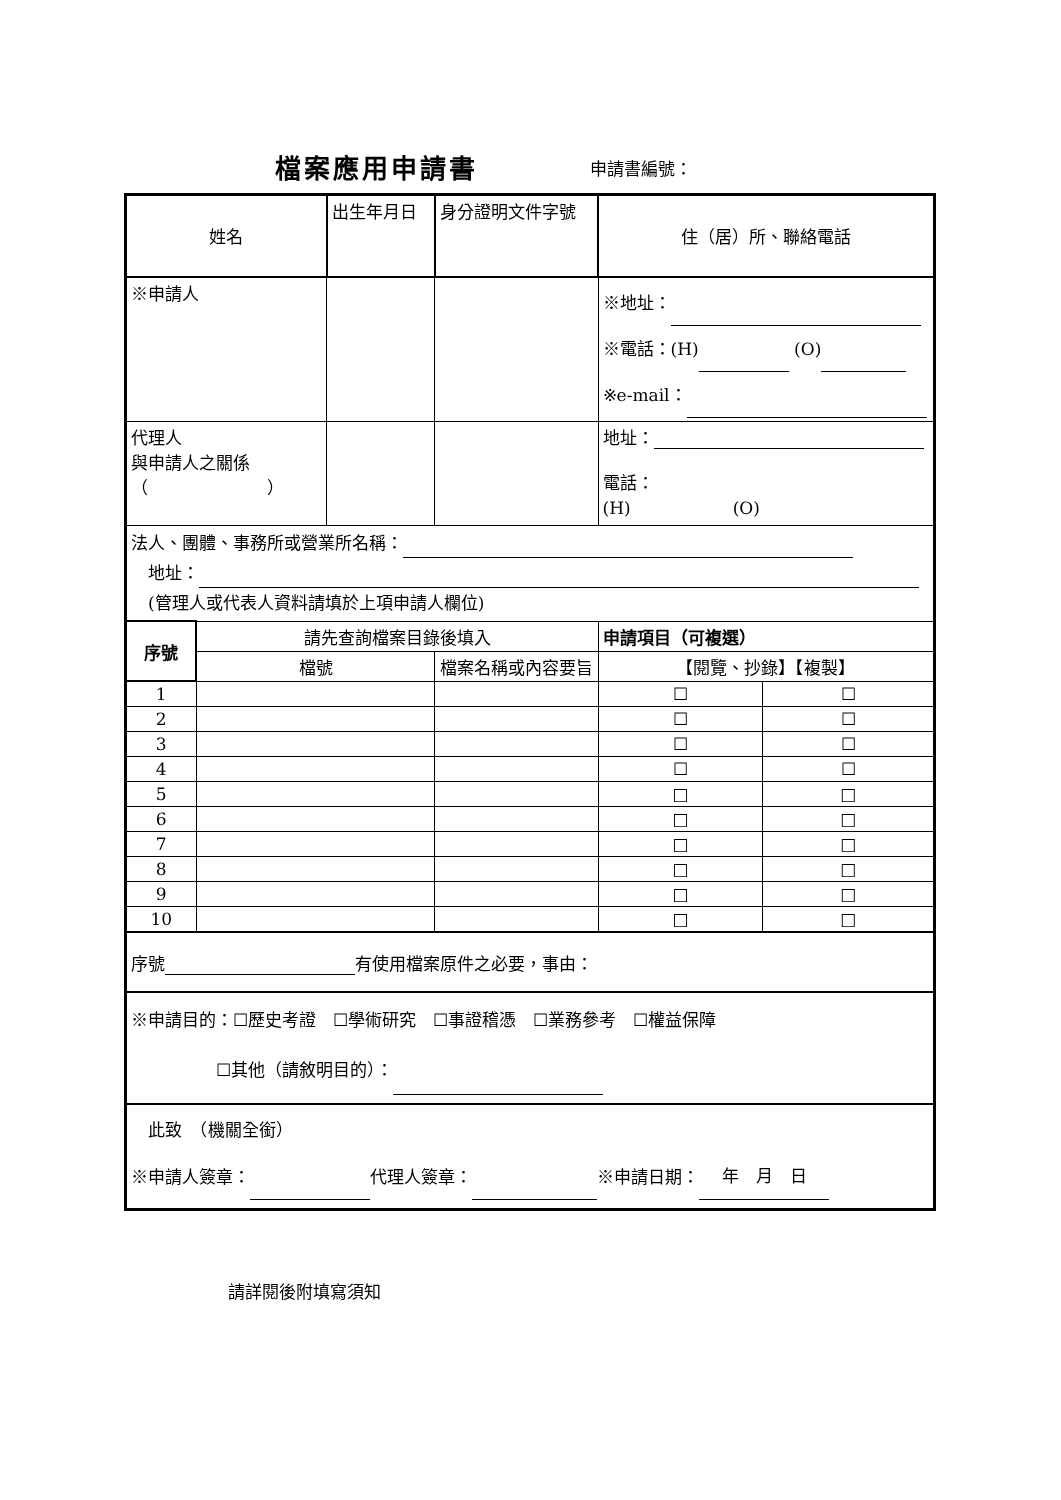檔案應用申請書 申請書編號：
| 姓名 | | 出生年月日 | 身分證明文件字號 | 住（居）所、聯絡電話 | |
| ※申請人 | | | | ※地址： ※電話：(H) (O) ※e-mail： | |
| 代理人 與申請人之關係 （ ） | | | | 地址： 電話： (H) (O) | |
| 法人、團體、事務所或營業所名稱： 地址： (管理人或代表人資料請填於上項申請人欄位) | | | | | |
| 序號 | 請先查詢檔案目錄後填入 | | | 申請項目（可複選） | |
| | 檔號 | | 檔案名稱或內容要旨 | 【閱覽、抄錄】【複製】 | |
| 1 | | | | ☐ | ☐ |
| 2 | | | | ☐ | ☐ |
| 3 | | | | ☐ | ☐ |
| 4 | | | | ☐ | ☐ |
| 5 | | | | □ | □ |
| 6 | | | | □ | □ |
| 7 | | | | □ | □ |
| 8 | | | | □ | □ |
| 9 | | | | □ | □ |
| 10 | | | | □ | □ |
| 序號 有使用檔案原件之必要，事由： | | | | | |
| ※申請目的：☐歷史考證 ☐學術研究 ☐事證稽憑 ☐業務參考 ☐權益保障 ☐其他（請敘明目的）： | | | | | |
| 此致 （機關全銜） ※申請人簽章： 代理人簽章： ※申請日期： 年 月 日 | | | | | |
請詳閱後附填寫須知